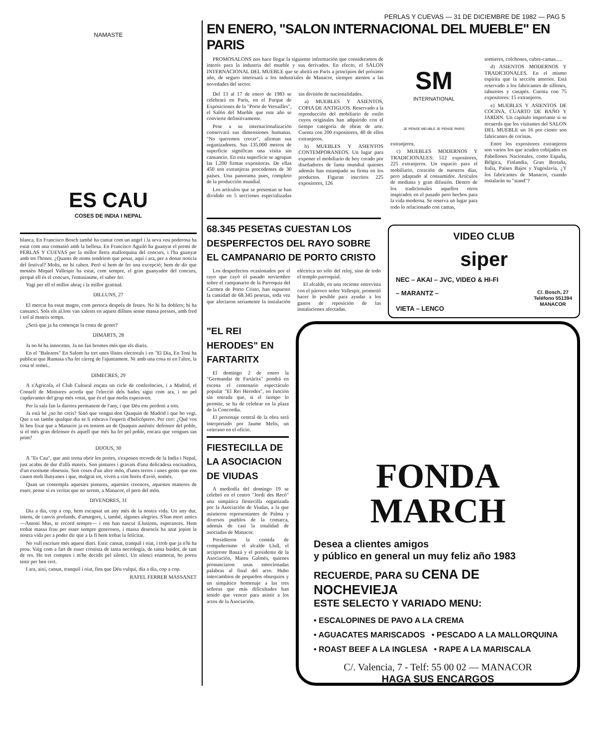PERLAS Y CUEVAS — 31 DE DICIEMBRE DE 1982 — PAG 5
NAMASTE
ES CAU
COSES DE INDIA I NEPAL
blanca. En Francisco Bosch també ha cantat com un angel i la seva veu poderosa ha estat com una comunió amb la bellesa. En Francisco Aguiló ha guanyat el premi de PERLAS Y CUEVAS per la millor lletra mallorquina del concurs, i l'ha guanyat amb tot l'honor. ¿Quants de noms tendriem que posar, aquí i ara, per a donar noticia del festival? Molts, no hi caben. Però sí hem de fer una excepció; hem de dir que mossèn Miquel Vallespir ha estat, com sempre, el gran guanyador del concurs, perquè ell és el concurs, l'entusiasme, el saber fer.
Vagi per ell el millor abraç i la millor gratitud.
DILLUNS, 27
El mercat ha estat magre, com pertoca després de festes. No hi ha doblers; hi ha cansanci. Sols els al.lots van xalests en aquest dilluns sense massa presses, amb fred i sol al mateix temps.
¿Serà que ja ha començat la costa de gener?
DIMARTS, 28
Ja no hi ha innocents. Ja no fan bromes més que els diaris.
En el "Baleares" En Salom ha tret unes llistes electorals i en "El Dia, En Toni ha publicat que Rumasa s'ha fet càrreg de l'ajuntament. Ni amb una cosa ni en l'altre, la cosa té remei..
DIMECRES, 29
A s'Agricola, el Club Cultural ençata un cicle de conferències, i a Madrid, el Consell de Ministres acorda que l'elecció dels batles sigui com ara, i no pel capdavanter del grup més votat, que és el que molts esperaven.
Per la sala fan la darrera permanent de l'any, i que Déu ens perdoni a tots.
Ja està bé ¿no ho creis? Sinó que vengui don Quaquin de Madrid i que ho vegi. Que a un tambe qualque dia se li esbrava l'esperit d'helicóptero. Per cert: ¿Qué vos hi heu fixat que a Manacor ja en teniem un de Quaquin autèntic defensor del poble, si el més gran defensor és aquell que més ha fet pel poble, encara que vengues tan prim?
DIJOUS, 30
A "Es Cau", que anit torna obrir les portes, s'exposen records de la India i Nepal, just acabts de dur d'allà mateix. Son pintures i gravats d'una delicadesa encisadora, d'un exotisme obsessiu. Son coses d'un altre món, d'unes terres i unes gents que ens cauen molt llunyanes i que, malgrat tot, viven a vint hores d'avió, només.
Quan un contempla aquestes pintures, aquestes creences, aquestes maneres de esser, pense si es veritat que no serem, a Manacor, el pern del món.
DIVENDRES, 31
Dia a dia, cop a cop, hem escapsat un any més de la nostra vida. Un any dur, intens, de canvis profunds, d'amargors, i, també, algunes alegries. S'han mort amics —Antoni Mus, te record sempre— i ens han nascut il.lusions, esperances. Hem trobat massa frau per esser sempre generosos, i massa desencis ha anat jopint la nostra vida per a poder dir que a la fi hem trobat la felicitat.
No vull escriure més aquest diari. Estic cansat, tranquil i oiat, i trob que ja n'hi ha prou. Vaig com a fart de esser cronista de tanta necrologia, de tanta buidor, de tant de res. He tret comptes i m'he decidit pel silenci. Un silenci enamorat, ho poreu tenir per ben cert.
I ara, així, cansat, tranquil i oiat, fins que Déu vulqui, dia a dia, cop a cop.
RAFEL FERRER MASSANET
EN ENERO, "SALON INTERNACIONAL DEL MUEBLE" EN PARIS
PROMOSALONS nos hace llegar la siguiente información que consideramos de interés para la industria del mueble y sus derivados. En efecto, el SALON INTERNACIONAL DEL MUEBLE que se abrirá en París a principios del próximo año, de seguro interesará a los industriales de Manacor, siempre atentos a las novedades del sector.
Del 13 al 17 de enero de 1983 se celebrará en París, en el Parque de Exposiciones de la "Porte de Versailles", el Salón del Mueble que este año se convierte definitivamente.
Pese a su internacionalización conservará sus dimensiones humanas. "No queremos crecer", afirman sus organizadores. Sus 135.000 metros de superficie significan una visita sin cansancio. En esta superficie se agrupan las 1.200 firmas expositoras. De ellas 450 son extranjeras procedentes de 30 países. Una panorama pues, completo de la producción mundial.
Los artículos que se presentan se han dividido en 5 secciones especializadas sin división de nacionalidades.
a) MUEBLES Y ASIENTOS, COPIA DE ANTIGUOS. Reservado a la reproducción del mobiliario de estilo cuyos originales han adquirido con el tiempo categoria de obras de arte. Cuenta con 200 expositores, 40 de ellos extranjeros.
b) MUEBLES Y ASIENTOS CONTEMPORANEOS. Un lugar para exponer el mobiliario de hoy creado por diseñadores de fama mundial quienes además han estampado su firma en los productos. Figuran inscritos 225 expositores, 126
SM
INTERNATIONAL
JE PENSE MEUBLE JE PENSE PARIS
extranjeros.
c) MUEBLES MODERNOS Y TRADICIONALES: 512 expositores, 225 extranjeros. Un espacio para el mobiliario, creación de nuestros días, pero adaptado al consumidor. Artículos de mediana y gran difusión. Dentro de los tradicionales aquellos otros inspirados en el pasado pero hechos para la vida moderna. Se reserva un lugar para todo lo relacionado con camas,
somieres, colchones, cubre-camas.....
d) ASIENTOS MODERNOS Y TRADICIONALES. En el mismo espíritu que la sección anterior. Está reservado a los fabricantes de sillones, taburetes y canapés. Cuenta con 75 expositores: 15 extranjeros.
e) MUEBLES Y ASIENTOS DE COCINA, CUARTO DE BAÑO Y JARDIN. Un capítulo importante si se recuerda que los visitantes del SALON DEL MUEBLE un 16 por ciento son fabricantes de cocinas.
Entre los expositores extranjeros son varios los que acuden cobijados en Pabellones Nacionales, como España, Bélgica, Finlandia, Gran Bretaña, Italia, Países Bajos y Yugoslavia. ¿Y los fabricantes de Manacor, cuando instalarán su "stand"?
68.345 PESETAS CUESTAN LOS DESPERFECTOS DEL RAYO SOBRE EL CAMPANARIO DE PORTO CRISTO
Los desperfectos ocasionados por el rayo que cayó el pasado noviembre sobre el campanario de la Parroquia del Carmen de Porto Cristo, han supuesto la cantidad de 68.345 pesetas, toda vez que afectaron seriamente la instalación eléctrica no sólo del reloj, sino de todo el templo parroquial.
El alcalde, en una reciente entrevista con el párroco señor Vallespir, prometió hacer lo posible para ayudar a los gastos de reposición de las instalaciones afectadas.
VIDEO CLUB
siper
NEC – AKAI – JVC, VIDEO & HI-FI
– MARANTZ –
VIETA – LENCO
C/. Bosch, 27
Teléfono 551394
MANACOR
"EL REI HERODES" EN FARTARITX
El domingo 2 de enero la "Germandat de Fartàritx" pondrá en escena el centenario espectáculo popular "El Rei Herodes", en función sin entrada que, si el tiempo lo permite, se ha de celebrar en la plaza de la Concordia.
El personaje central de la obra será interpretado por Jaume Melis, un veterano en el oficio.
FIESTECILLA DE LA ASOCIACION DE VIUDAS
A mediodía del domingo 19 se celebró en el centro "Jordi des Recó" una simpática fiestecilla organizada por la Asociación de Viudas, a la que asistieron representantes de Palma y diversos pueblos de la comarca, además de casi la totalidad de asociadas de Manacor.
Presidieron la comida de compañerismo el alcalde Llull, el arcipreste Bauzá y el presidente de la Asociación, Mateu Galmés, quienes pronunciaron unas emocionadas palabras al final del acto. Hubo intercambios de pequeños obsequios y un simpático homenaje a las tres señoras que más dificultades han tenido que vencer para asistir a los actos de la Asociación.
FONDA
MARCH
Desea a clientes amigos
y público en general un muy feliz año 1983
RECUERDE, PARA SU CENA DE NOCHEVIEJA
ESTE SELECTO Y VARIADO MENU:
• ESCALOPINES DE PAVO A LA CREMA
• AGUACATES MARISCADOS • PESCADO A LA MALLORQUINA
• ROAST BEEF A LA INGLESA • RAPE A LA MARISCALA
C/. Valencia, 7 - Telf: 55 00 02 — MANACOR
HAGA SUS ENCARGOS